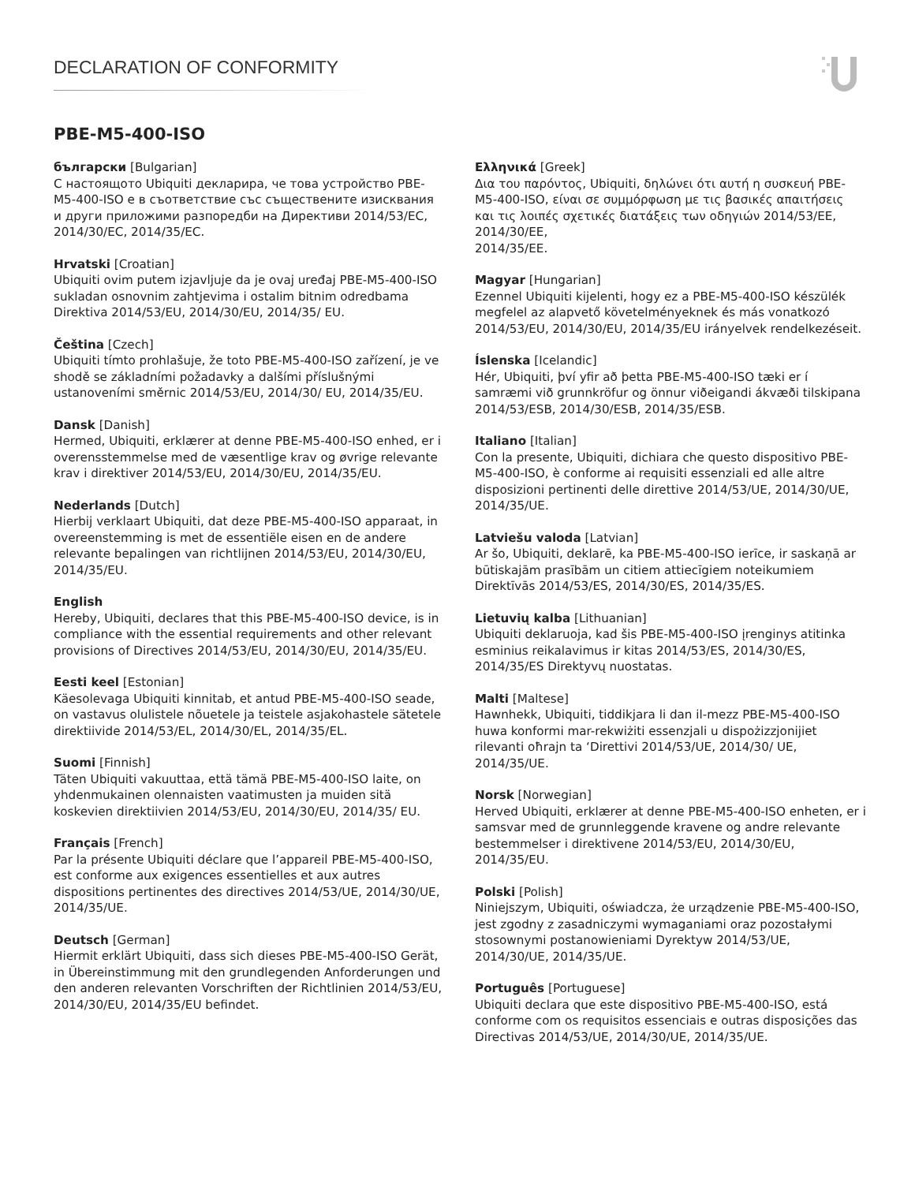DECLARATION OF CONFORMITY
PBE-M5-400-ISO
български [Bulgarian]
С настоящото Ubiquiti декларира, че това устройство PBE-M5-400-ISO е в съответствие със съществените изисквания и други приложими разпоредби на Директиви 2014/53/EC, 2014/30/ЕС, 2014/35/ЕС.
Hrvatski [Croatian]
Ubiquiti ovim putem izjavljuje da je ovaj uređaj PBE-M5-400-ISO sukladan osnovnim zahtjevima i ostalim bitnim odredbama Direktiva 2014/53/EU, 2014/30/EU, 2014/35/ EU.
Čeština [Czech]
Ubiquiti tímto prohlašuje, že toto PBE-M5-400-ISO zařízení, je ve shodě se základními požadavky a dalšími příslušnými ustanoveními směrnic 2014/53/EU, 2014/30/ EU, 2014/35/EU.
Dansk [Danish]
Hermed, Ubiquiti, erklærer at denne PBE-M5-400-ISO enhed, er i overensstemmelse med de væsentlige krav og øvrige relevante krav i direktiver 2014/53/EU, 2014/30/EU, 2014/35/EU.
Nederlands [Dutch]
Hierbij verklaart Ubiquiti, dat deze PBE-M5-400-ISO apparaat, in overeenstemming is met de essentiële eisen en de andere relevante bepalingen van richtlijnen 2014/53/EU, 2014/30/EU, 2014/35/EU.
English
Hereby, Ubiquiti, declares that this PBE-M5-400-ISO device, is in compliance with the essential requirements and other relevant provisions of Directives 2014/53/EU, 2014/30/EU, 2014/35/EU.
Eesti keel [Estonian]
Käesolevaga Ubiquiti kinnitab, et antud PBE-M5-400-ISO seade, on vastavus olulistele nõuetele ja teistele asjakohastele sätetele direktiivide 2014/53/EL, 2014/30/EL, 2014/35/EL.
Suomi [Finnish]
Täten Ubiquiti vakuuttaa, että tämä PBE-M5-400-ISO laite, on yhdenmukainen olennaisten vaatimusten ja muiden sitä koskevien direktiivien 2014/53/EU, 2014/30/EU, 2014/35/ EU.
Français [French]
Par la présente Ubiquiti déclare que l’appareil PBE-M5-400-ISO, est conforme aux exigences essentielles et aux autres dispositions pertinentes des directives 2014/53/UE, 2014/30/UE, 2014/35/UE.
Deutsch [German]
Hiermit erklärt Ubiquiti, dass sich dieses PBE-M5-400-ISO Gerät, in Übereinstimmung mit den grundlegenden Anforderungen und den anderen relevanten Vorschriften der Richtlinien 2014/53/EU, 2014/30/EU, 2014/35/EU befindet.
Ελληνικά [Greek]
Δια του παρόντος, Ubiquiti, δηλώνει ότι αυτή η συσκευή PBE-M5-400-ISO, είναι σε συμμόρφωση με τις βασικές απαιτήσεις και τις λοιπές σχετικές διατάξεις των οδηγιών 2014/53/EE, 2014/30/EE,
2014/35/EE.
Magyar [Hungarian]
Ezennel Ubiquiti kijelenti, hogy ez a PBE-M5-400-ISO készülék megfelel az alapvető követelményeknek és más vonatkozó 2014/53/EU, 2014/30/EU, 2014/35/EU irányelvek rendelkezéseit.
Íslenska [Icelandic]
Hér, Ubiquiti, því yfir að þetta PBE-M5-400-ISO tæki er í samræmi við grunnkröfur og önnur viðeigandi ákvæði tilskipana 2014/53/ESB, 2014/30/ESB, 2014/35/ESB.
Italiano [Italian]
Con la presente, Ubiquiti, dichiara che questo dispositivo PBE-M5-400-ISO, è conforme ai requisiti essenziali ed alle altre disposizioni pertinenti delle direttive 2014/53/UE, 2014/30/UE, 2014/35/UE.
Latviešu valoda [Latvian]
Ar šo, Ubiquiti, deklarē, ka PBE-M5-400-ISO ierīce, ir saskaņā ar būtiskajām prasībām un citiem attiecīgiem noteikumiem Direktīvās 2014/53/ES, 2014/30/ES, 2014/35/ES.
Lietuvių kalba [Lithuanian]
Ubiquiti deklaruoja, kad šis PBE-M5-400-ISO įrenginys atitinka esminius reikalavimus ir kitas 2014/53/ES, 2014/30/ES, 2014/35/ES Direktyvų nuostatas.
Malti [Maltese]
Hawnhekk, Ubiquiti, tiddikjara li dan il-mezz PBE-M5-400-ISO huwa konformi mar-rekwiżiti essenzjali u dispożizzjonijiet rilevanti oħrajn ta ‘Direttivi 2014/53/UE, 2014/30/ UE, 2014/35/UE.
Norsk [Norwegian]
Herved Ubiquiti, erklærer at denne PBE-M5-400-ISO enheten, er i samsvar med de grunnleggende kravene og andre relevante bestemmelser i direktivene 2014/53/EU, 2014/30/EU, 2014/35/EU.
Polski [Polish]
Niniejszym, Ubiquiti, oświadcza, że urządzenie PBE-M5-400-ISO, jest zgodny z zasadniczymi wymaganiami oraz pozostałymi stosownymi postanowieniami Dyrektyw 2014/53/UE, 2014/30/UE, 2014/35/UE.
Português [Portuguese]
Ubiquiti declara que este dispositivo PBE-M5-400-ISO, está conforme com os requisitos essenciais e outras disposições das Directivas 2014/53/UE, 2014/30/UE, 2014/35/UE.